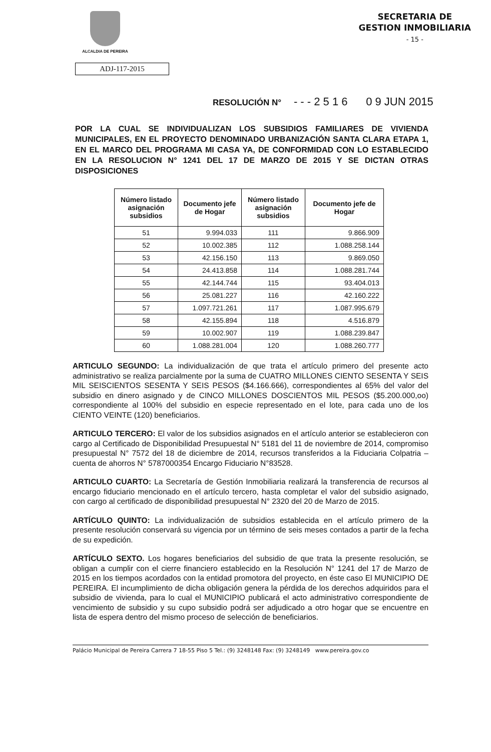ALCALDIA DE PEREIRA
SECRETARIA DE
GESTION INMOBILIARIA
- 15 -
ADJ-117-2015
RESOLUCIÓN N° - - - 2 5 1 6 0 9 JUN 2015
POR LA CUAL SE INDIVIDUALIZAN LOS SUBSIDIOS FAMILIARES DE VIVIENDA MUNICIPALES, EN EL PROYECTO DENOMINADO URBANIZACIÓN SANTA CLARA ETAPA 1, EN EL MARCO DEL PROGRAMA MI CASA YA, DE CONFORMIDAD CON LO ESTABLECIDO EN LA RESOLUCION N° 1241 DEL 17 DE MARZO DE 2015 Y SE DICTAN OTRAS DISPOSICIONES
| Número listado asignación subsidios | Documento jefe de Hogar | Número listado asignación subsidios | Documento jefe de Hogar |
| --- | --- | --- | --- |
| 51 | 9.994.033 | 111 | 9.866.909 |
| 52 | 10.002.385 | 112 | 1.088.258.144 |
| 53 | 42.156.150 | 113 | 9.869.050 |
| 54 | 24.413.858 | 114 | 1.088.281.744 |
| 55 | 42.144.744 | 115 | 93.404.013 |
| 56 | 25.081.227 | 116 | 42.160.222 |
| 57 | 1.097.721.261 | 117 | 1.087.995.679 |
| 58 | 42.155.894 | 118 | 4.516.879 |
| 59 | 10.002.907 | 119 | 1.088.239.847 |
| 60 | 1.088.281.004 | 120 | 1.088.260.777 |
ARTICULO SEGUNDO: La individualización de que trata el artículo primero del presente acto administrativo se realiza parcialmente por la suma de CUATRO MILLONES CIENTO SESENTA Y SEIS MIL SEISCIENTOS SESENTA Y SEIS PESOS ($4.166.666), correspondientes al 65% del valor del subsidio en dinero asignado y de CINCO MILLONES DOSCIENTOS MIL PESOS ($5.200.000,oo) correspondiente al 100% del subsidio en especie representado en el lote, para cada uno de los CIENTO VEINTE (120) beneficiarios.
ARTICULO TERCERO: El valor de los subsidios asignados en el artículo anterior se establecieron con cargo al Certificado de Disponibilidad Presupuestal N° 5181 del 11 de noviembre de 2014, compromiso presupuestal N° 7572 del 18 de diciembre de 2014, recursos transferidos a la Fiduciaria Colpatria – cuenta de ahorros N° 5787000354 Encargo Fiduciario N°83528.
ARTICULO CUARTO: La Secretaría de Gestión Inmobiliaria realizará la transferencia de recursos al encargo fiduciario mencionado en el artículo tercero, hasta completar el valor del subsidio asignado, con cargo al certificado de disponibilidad presupuestal N° 2320 del 20 de Marzo de 2015.
ARTÍCULO QUINTO: La individualización de subsidios establecida en el artículo primero de la presente resolución conservará su vigencia por un término de seis meses contados a partir de la fecha de su expedición.
ARTÍCULO SEXTO. Los hogares beneficiarios del subsidio de que trata la presente resolución, se obligan a cumplir con el cierre financiero establecido en la Resolución N° 1241 del 17 de Marzo de 2015 en los tiempos acordados con la entidad promotora del proyecto, en éste caso El MUNICIPIO DE PEREIRA. El incumplimiento de dicha obligación genera la pérdida de los derechos adquiridos para el subsidio de vivienda, para lo cual el MUNICIPIO publicará el acto administrativo correspondiente de vencimiento de subsidio y su cupo subsidio podrá ser adjudicado a otro hogar que se encuentre en lista de espera dentro del mismo proceso de selección de beneficiarios.
Palácio Municipal de Pereira Carrera 7 18-55 Piso 5 Tel.: (9) 3248148 Fax: (9) 3248149 www.pereira.gov.co